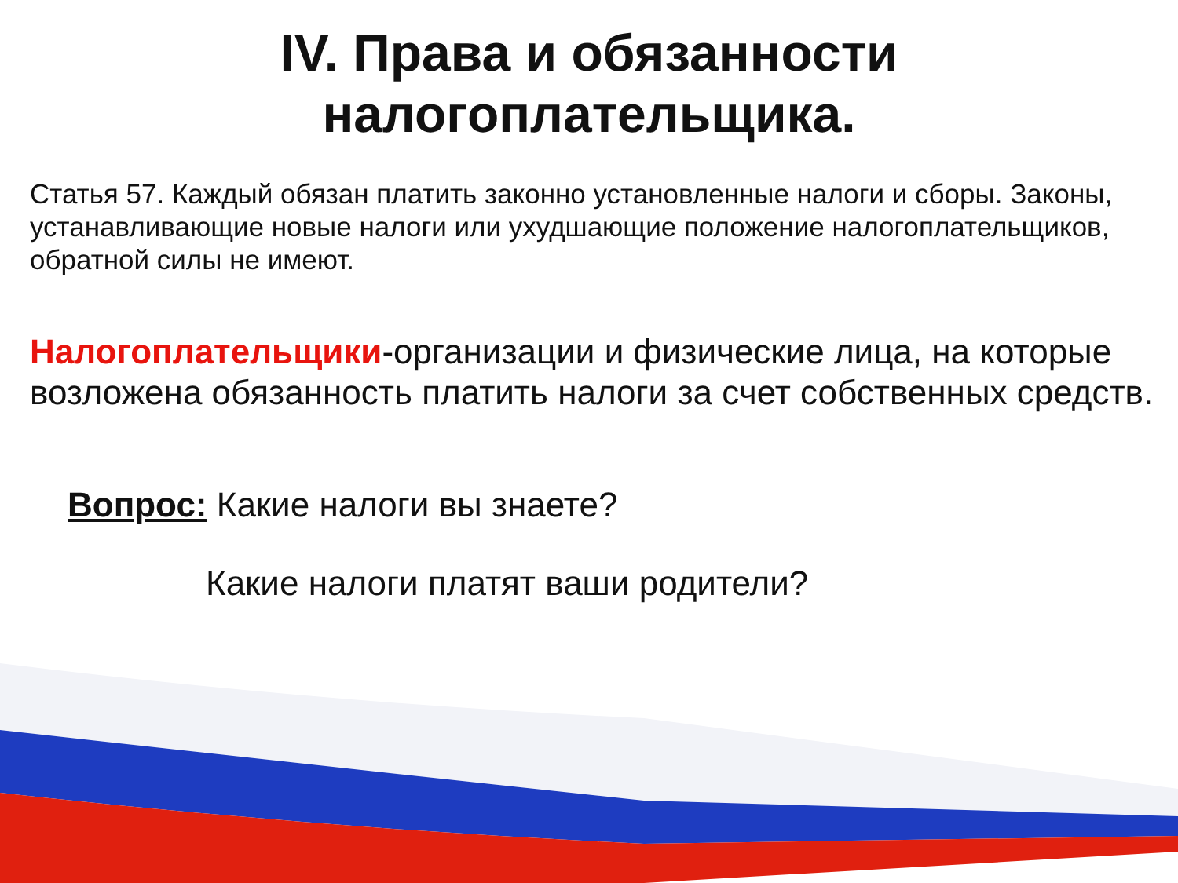IV. Права и обязанности
налогоплательщика.
Статья 57. Каждый обязан платить законно установленные налоги и сборы. Законы, устанавливающие новые налоги или ухудшающие положение налогоплательщиков, обратной силы не имеют.
Налогоплательщики-организации и физические лица, на которые возложена обязанность платить налоги за счет собственных средств.
Вопрос: Какие налоги вы знаете?
Какие налоги платят ваши родители?